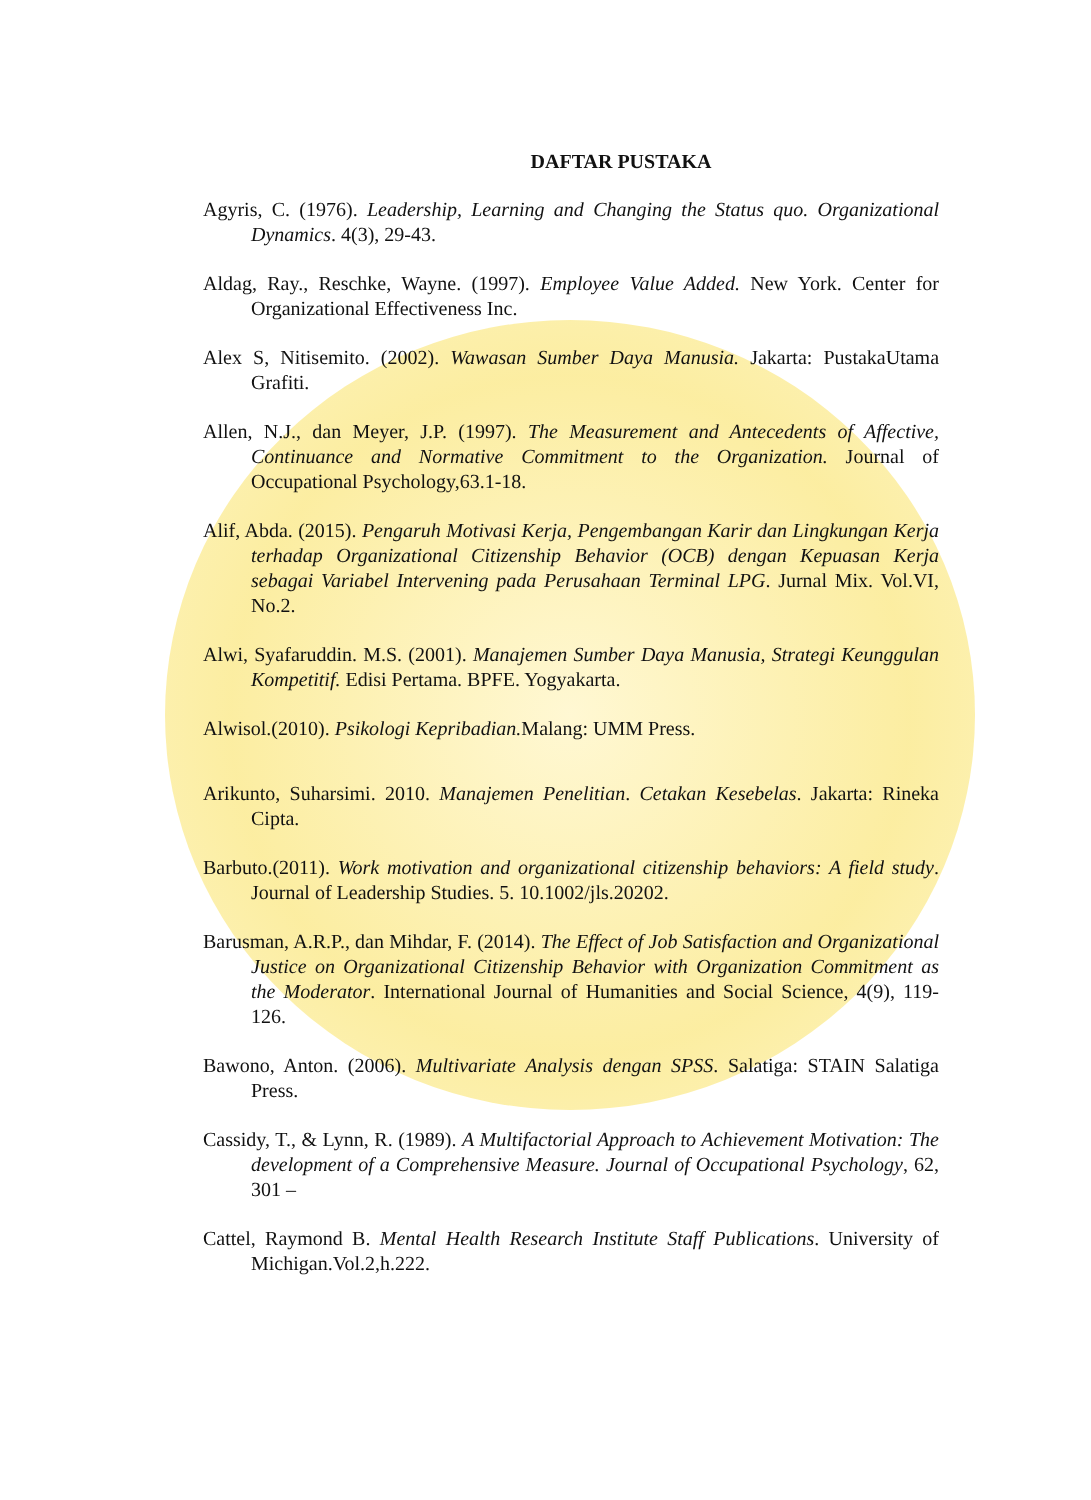DAFTAR PUSTAKA
Agyris, C. (1976). Leadership, Learning and Changing the Status quo. Organizational Dynamics. 4(3), 29-43.
Aldag, Ray., Reschke, Wayne. (1997). Employee Value Added. New York. Center for Organizational Effectiveness Inc.
Alex S, Nitisemito. (2002). Wawasan Sumber Daya Manusia. Jakarta: PustakaUtama Grafiti.
Allen, N.J., dan Meyer, J.P. (1997). The Measurement and Antecedents of Affective, Continuance and Normative Commitment to the Organization. Journal of Occupational Psychology,63.1-18.
Alif, Abda. (2015). Pengaruh Motivasi Kerja, Pengembangan Karir dan Lingkungan Kerja terhadap Organizational Citizenship Behavior (OCB) dengan Kepuasan Kerja sebagai Variabel Intervening pada Perusahaan Terminal LPG. Jurnal Mix. Vol.VI, No.2.
Alwi, Syafaruddin. M.S. (2001). Manajemen Sumber Daya Manusia, Strategi Keunggulan Kompetitif. Edisi Pertama. BPFE. Yogyakarta.
Alwisol.(2010). Psikologi Kepribadian. Malang: UMM Press.
Arikunto, Suharsimi. 2010. Manajemen Penelitian. Cetakan Kesebelas. Jakarta: Rineka Cipta.
Barbuto.(2011). Work motivation and organizational citizenship behaviors: A field study. Journal of Leadership Studies. 5. 10.1002/jls.20202.
Barusman, A.R.P., dan Mihdar, F. (2014). The Effect of Job Satisfaction and Organizational Justice on Organizational Citizenship Behavior with Organization Commitment as the Moderator. International Journal of Humanities and Social Science, 4(9), 119-126.
Bawono, Anton. (2006). Multivariate Analysis dengan SPSS. Salatiga: STAIN Salatiga Press.
Cassidy, T., & Lynn, R. (1989). A Multifactorial Approach to Achievement Motivation: The development of a Comprehensive Measure. Journal of Occupational Psychology, 62, 301 –
Cattel, Raymond B. Mental Health Research Institute Staff Publications. University of Michigan.Vol.2,h.222.